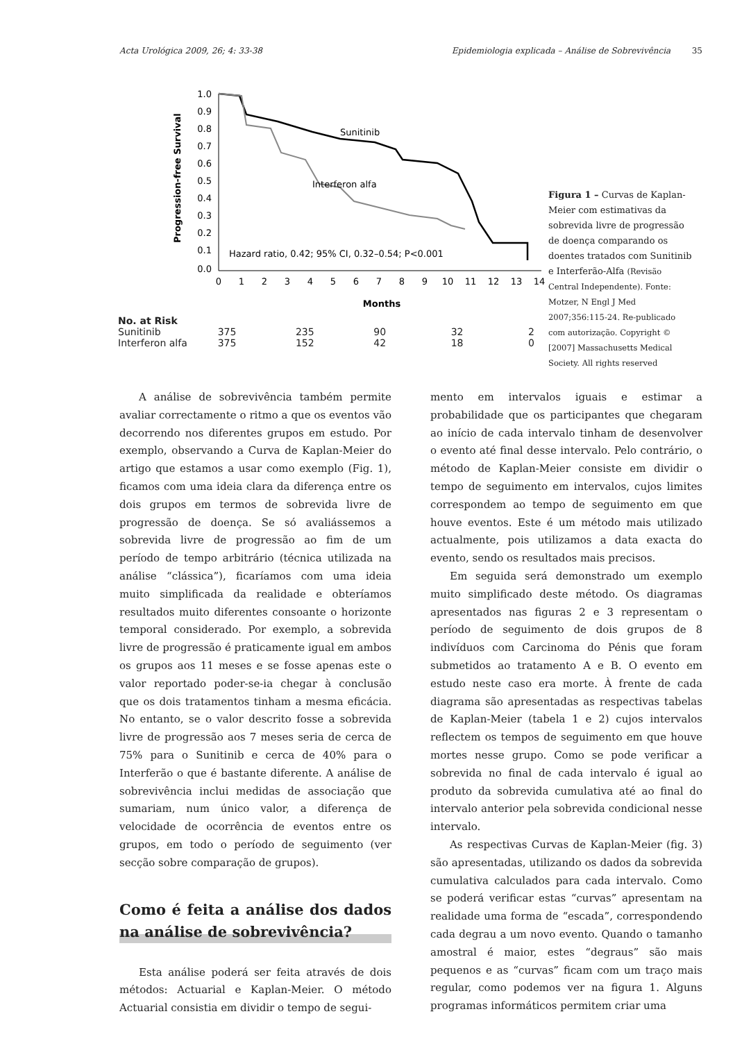Acta Urológica 2009, 26; 4: 33-38 Epidemiologia explicada – Análise de Sobrevivência 35
Progression-free Survival
1.0
0.9
0.8
0.7
0.6
0.5
0.4
0.3
0.2
0.1
0.0
0
1
2
3
4
5
6
7
8
9
10
11
12
13
14
Months
Sunitinib
Interferon alfa
Hazard ratio, 0.42; 95% CI, 0.32–0.54; P<0.001
| No. at Risk | | | | | |
| Sunitinib | 375 | 235 | 90 | 32 | 2 |
| Interferon alfa | 375 | 152 | 42 | 18 | 0 |
Figura 1 – Curvas de Kaplan-Meier com estimativas da sobrevida livre de progressão de doença comparando os doentes tratados com Sunitinib e Interferão-Alfa (Revisão Central Independente). Fonte: Motzer, N Engl J Med 2007;356:115-24. Re-publicado com autorização. Copyright © [2007] Massachusetts Medical Society. All rights reserved
A análise de sobrevivência também permite avaliar correctamente o ritmo a que os eventos vão decorrendo nos diferentes grupos em estudo. Por exemplo, observando a Curva de Kaplan-Meier do artigo que estamos a usar como exemplo (Fig. 1), ficamos com uma ideia clara da diferença entre os dois grupos em termos de sobrevida livre de progressão de doença. Se só avaliássemos a sobrevida livre de progressão ao fim de um período de tempo arbitrário (técnica utilizada na análise “clássica”), ficaríamos com uma ideia muito simplificada da realidade e obteríamos resultados muito diferentes consoante o horizonte temporal considerado. Por exemplo, a sobrevida livre de progressão é praticamente igual em ambos os grupos aos 11 meses e se fosse apenas este o valor reportado poder-se-ia chegar à conclusão que os dois tratamentos tinham a mesma eficácia. No entanto, se o valor descrito fosse a sobrevida livre de progressão aos 7 meses seria de cerca de 75% para o Sunitinib e cerca de 40% para o Interferão o que é bastante diferente. A análise de sobrevivência inclui medidas de associação que sumariam, num único valor, a diferença de velocidade de ocorrência de eventos entre os grupos, em todo o período de seguimento (ver secção sobre comparação de grupos).
Como é feita a análise dos dados na análise de sobrevivência?
Esta análise poderá ser feita através de dois métodos: Actuarial e Kaplan-Meier. O método Actuarial consistia em dividir o tempo de segui-
mento em intervalos iguais e estimar a probabilidade que os participantes que chegaram ao início de cada intervalo tinham de desenvolver o evento até final desse intervalo. Pelo contrário, o método de Kaplan-Meier consiste em dividir o tempo de seguimento em intervalos, cujos limites correspondem ao tempo de seguimento em que houve eventos. Este é um método mais utilizado actualmente, pois utilizamos a data exacta do evento, sendo os resultados mais precisos.
Em seguida será demonstrado um exemplo muito simplificado deste método. Os diagramas apresentados nas figuras 2 e 3 representam o período de seguimento de dois grupos de 8 indivíduos com Carcinoma do Pénis que foram submetidos ao tratamento A e B. O evento em estudo neste caso era morte. À frente de cada diagrama são apresentadas as respectivas tabelas de Kaplan-Meier (tabela 1 e 2) cujos intervalos reflectem os tempos de seguimento em que houve mortes nesse grupo. Como se pode verificar a sobrevida no final de cada intervalo é igual ao produto da sobrevida cumulativa até ao final do intervalo anterior pela sobrevida condicional nesse intervalo.
As respectivas Curvas de Kaplan-Meier (fig. 3) são apresentadas, utilizando os dados da sobrevida cumulativa calculados para cada intervalo. Como se poderá verificar estas “curvas” apresentam na realidade uma forma de “escada”, correspondendo cada degrau a um novo evento. Quando o tamanho amostral é maior, estes “degraus” são mais pequenos e as “curvas” ficam com um traço mais regular, como podemos ver na figura 1. Alguns programas informáticos permitem criar uma